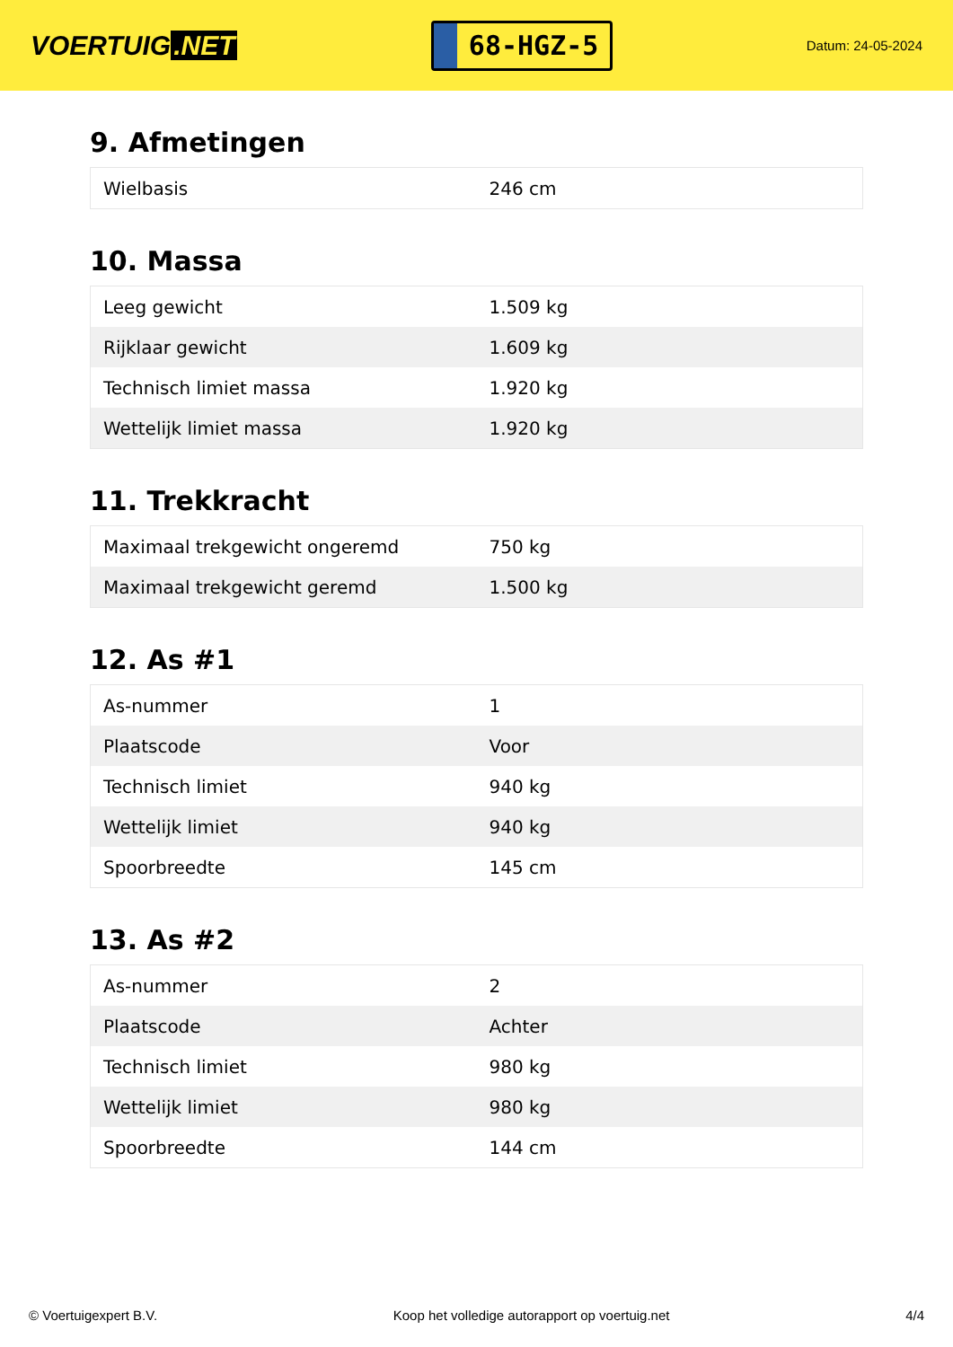VOERTUIG.NET
68-HGZ-5
Datum: 24-05-2024
9. Afmetingen
| Wielbasis | 246 cm |
10. Massa
| Leeg gewicht | 1.509 kg |
| Rijklaar gewicht | 1.609 kg |
| Technisch limiet massa | 1.920 kg |
| Wettelijk limiet massa | 1.920 kg |
11. Trekkracht
| Maximaal trekgewicht ongeremd | 750 kg |
| Maximaal trekgewicht geremd | 1.500 kg |
12. As #1
| As-nummer | 1 |
| Plaatscode | Voor |
| Technisch limiet | 940 kg |
| Wettelijk limiet | 940 kg |
| Spoorbreedte | 145 cm |
13. As #2
| As-nummer | 2 |
| Plaatscode | Achter |
| Technisch limiet | 980 kg |
| Wettelijk limiet | 980 kg |
| Spoorbreedte | 144 cm |
© Voertuigexpert B.V. Koop het volledige autorapport op voertuig.net 4/4